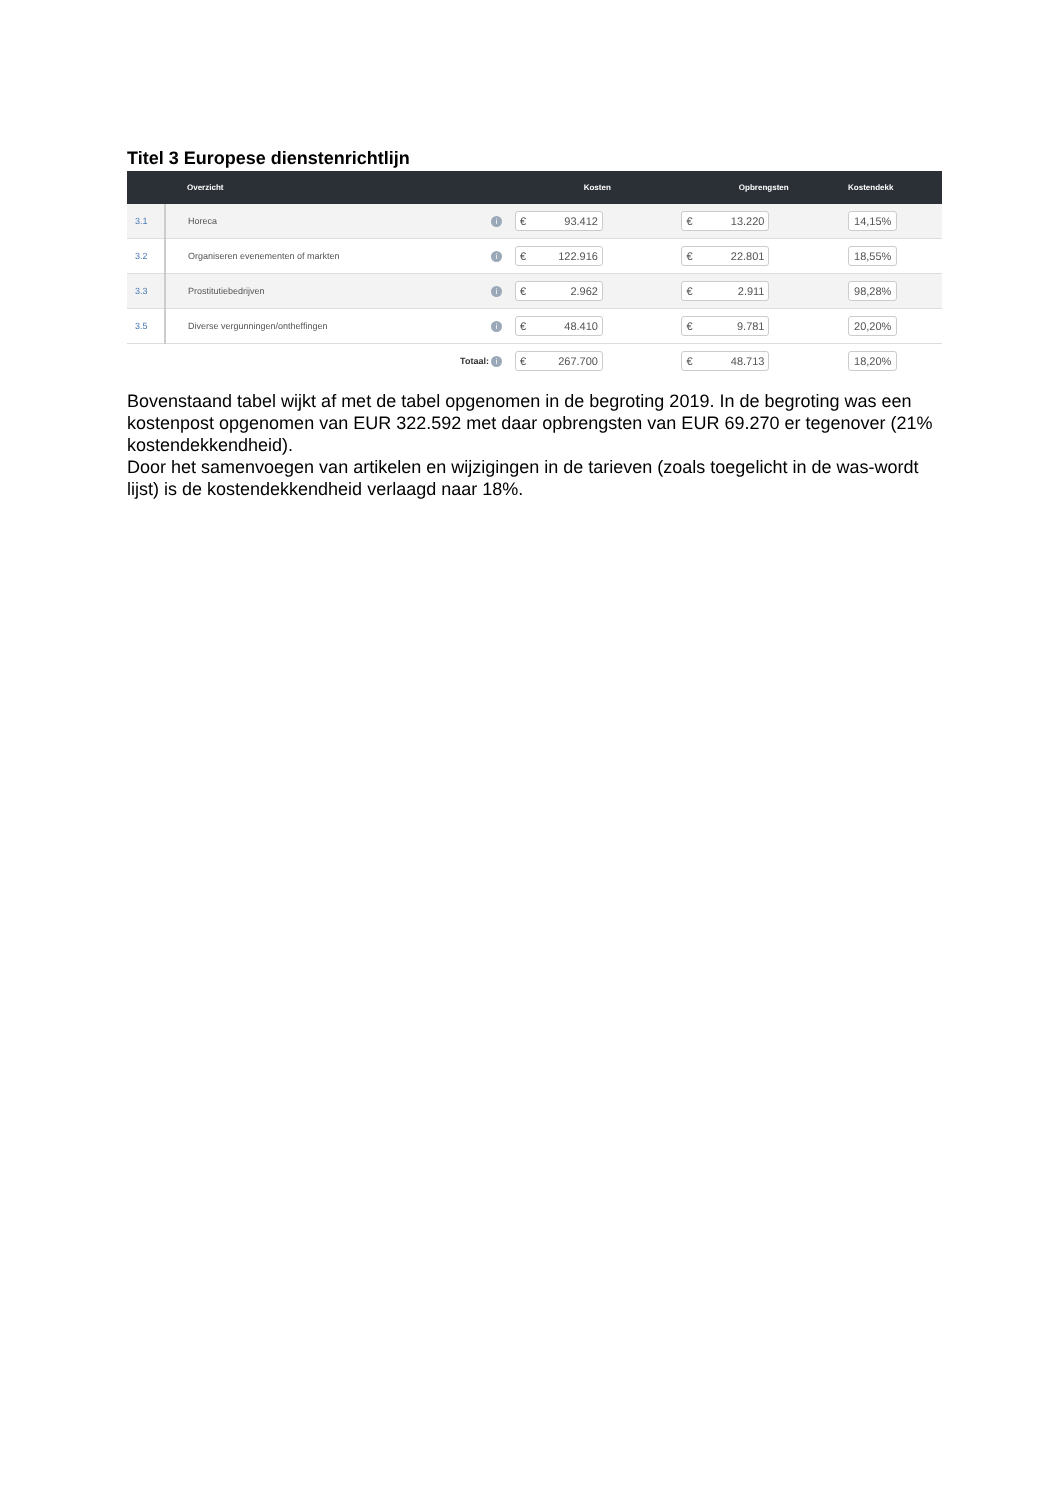Titel 3 Europese dienstenrichtlijn
| | Overzicht | | Kosten | Opbrengsten | Kostendekk |
| --- | --- | --- | --- | --- | --- |
| 3.1 | Horeca | i | € 93.412 | € 13.220 | 14,15% |
| 3.2 | Organiseren evenementen of markten | i | € 122.916 | € 22.801 | 18,55% |
| 3.3 | Prostitutiebedrijven | i | € 2.962 | € 2.911 | 98,28% |
| 3.5 | Diverse vergunningen/ontheffingen | i | € 48.410 | € 9.781 | 20,20% |
| | Totaal: | i | € 267.700 | € 48.713 | 18,20% |
Bovenstaand tabel wijkt af met de tabel opgenomen in de begroting 2019. In de begroting was een kostenpost opgenomen van EUR 322.592 met daar opbrengsten van EUR 69.270 er tegenover (21% kostendekkendheid).
Door het samenvoegen van artikelen en wijzigingen in de tarieven (zoals toegelicht in de was-wordt lijst) is de kostendekkendheid verlaagd naar 18%.